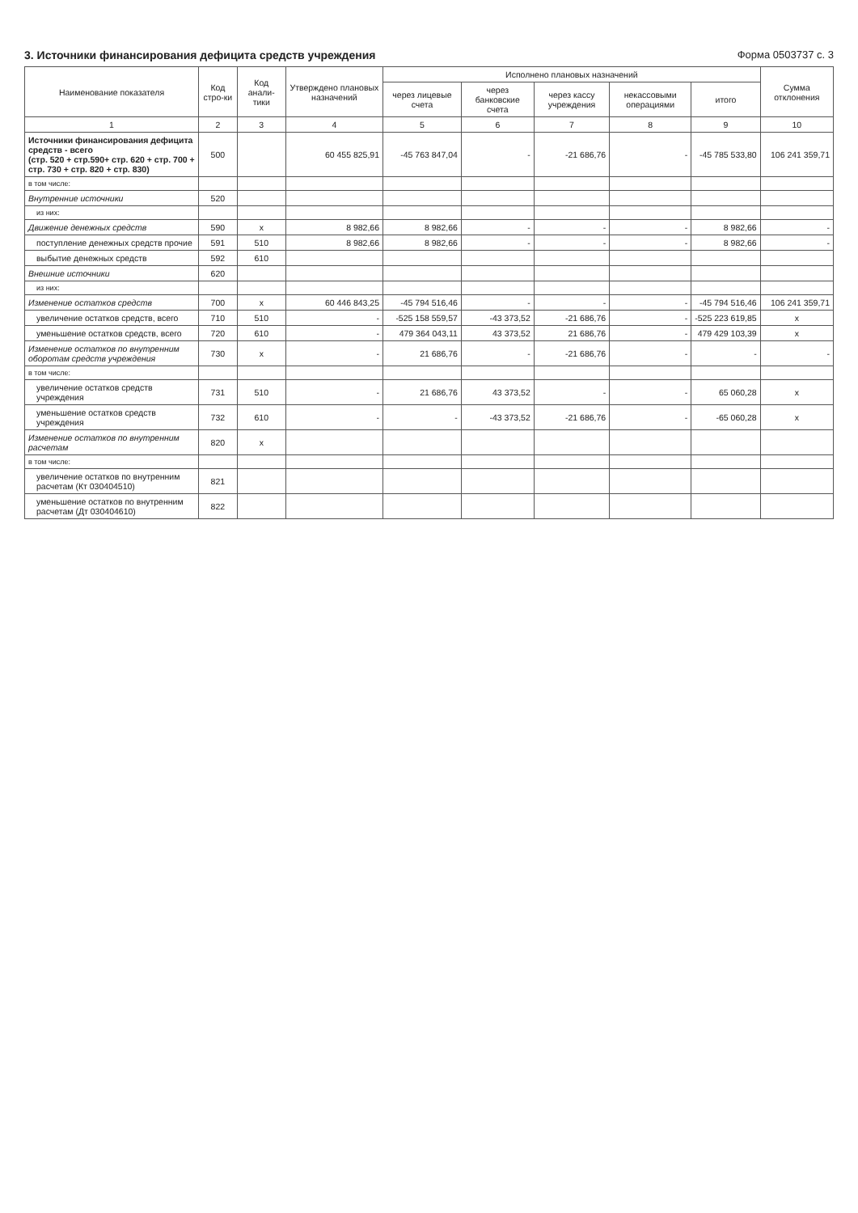3. Источники финансирования дефицита средств учреждения Форма 0503737 с. 3
| Наименование показателя | Код стро-ки | Код анали-тики | Утверждено плановых назначений | Исполнено плановых назначений | | | | | Сумма отклонения |
| --- | --- | --- | --- | --- | --- | --- | --- | --- | --- |
| | | | | через лицевые счета | через банковские счета | через кассу учреждения | некассовыми операциями | итого | |
| 1 | 2 | 3 | 4 | 5 | 6 | 7 | 8 | 9 | 10 |
| Источники финансирования дефицита средств - всего (стр. 520 + стр.590+ стр. 620 + стр. 700 + стр. 730 + стр. 820 + стр. 830) | 500 | | 60 455 825,91 | -45 763 847,04 | - | -21 686,76 | - | -45 785 533,80 | 106 241 359,71 |
| в том числе: | | | | | | | | | |
| Внутренние источники | 520 | | | | | | | | |
| из них: | | | | | | | | | |
| Движение денежных средств | 590 | x | 8 982,66 | 8 982,66 | - | - | - | 8 982,66 | - |
| поступление денежных средств прочие | 591 | 510 | 8 982,66 | 8 982,66 | - | - | - | 8 982,66 | - |
| выбытие денежных средств | 592 | 610 | | | | | | | |
| Внешние источники | 620 | | | | | | | | |
| из них: | | | | | | | | | |
| Изменение остатков средств | 700 | x | 60 446 843,25 | -45 794 516,46 | - | - | - | -45 794 516,46 | 106 241 359,71 |
| увеличение остатков средств, всего | 710 | 510 | - | -525 158 559,57 | -43 373,52 | -21 686,76 | - | -525 223 619,85 | x |
| уменьшение остатков средств, всего | 720 | 610 | - | 479 364 043,11 | 43 373,52 | 21 686,76 | - | 479 429 103,39 | x |
| Изменение остатков по внутренним оборотам средств учреждения | 730 | x | - | 21 686,76 | - | -21 686,76 | - | - | - |
| в том числе: | | | | | | | | | |
| увеличение остатков средств учреждения | 731 | 510 | - | 21 686,76 | 43 373,52 | - | - | 65 060,28 | x |
| уменьшение остатков средств учреждения | 732 | 610 | - | - | -43 373,52 | -21 686,76 | - | -65 060,28 | x |
| Изменение остатков по внутренним расчетам | 820 | x | | | | | | | |
| в том числе: | | | | | | | | | |
| увеличение остатков по внутренним расчетам (Кт 030404510) | 821 | | | | | | | | |
| уменьшение остатков по внутренним расчетам (Дт 030404610) | 822 | | | | | | | | |